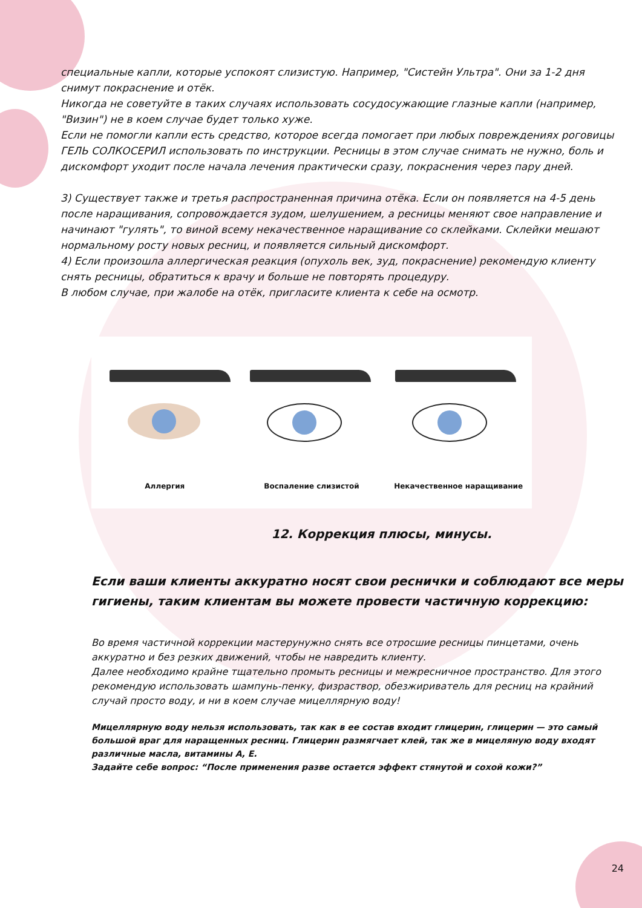специальные капли, которые успокоят слизистую. Например, "Систейн Ультра". Они за 1-2 дня снимут покраснение и отёк.
Никогда не советуйте в таких случаях использовать сосудосужающие глазные капли (например, "Визин") не в коем случае будет только хуже.
Если не помогли капли есть средство, которое всегда помогает при любых повреждениях роговицы ГЕЛЬ СОЛКОСЕРИЛ использовать по инструкции. Ресницы в этом случае снимать не нужно, боль и дискомфорт уходит после начала лечения практически сразу, покраснения через пару дней.
3) Существует также и третья распространенная причина отёка. Если он появляется на 4-5 день после наращивания, сопровождается зудом, шелушением, а ресницы меняют свое направление и начинают "гулять", то виной всему некачественное наращивание со склейками. Склейки мешают нормальному росту новых ресниц, и появляется сильный дискомфорт.
4) Если произошла аллергическая реакция (опухоль век, зуд, покраснение) рекомендую клиенту снять ресницы, обратиться к врачу и больше не повторять процедуру.
В любом случае, при жалобе на отёк, пригласите клиента к себе на осмотр.
Аллергия
Воспаление слизистой
Некачественное наращивание
12. Коррекция плюсы, минусы.
Если ваши клиенты аккуратно носят свои реснички и соблюдают все меры гигиены, таким клиентам вы можете провести частичную коррекцию:
Во время частичной коррекции мастерунужно снять все отросшие ресницы пинцетами, очень аккуратно и без резких движений, чтобы не навредить клиенту.
Далее необходимо крайне тщательно промыть ресницы и межресничное пространство. Для этого рекомендую использовать шампунь-пенку, физраствор, обезжириватель для ресниц на крайний случай просто воду, и ни в коем случае мицеллярную воду!
Мицеллярную воду нельзя использовать, так как в ее состав входит глицерин, глицерин — это самый большой враг для наращенных ресниц. Глицерин размягчает клей, так же в мицеляную воду входят различные масла, витамины А, Е.
Задайте себе вопрос: “После применения разве остается эффект стянутой и сохой кожи?”
24